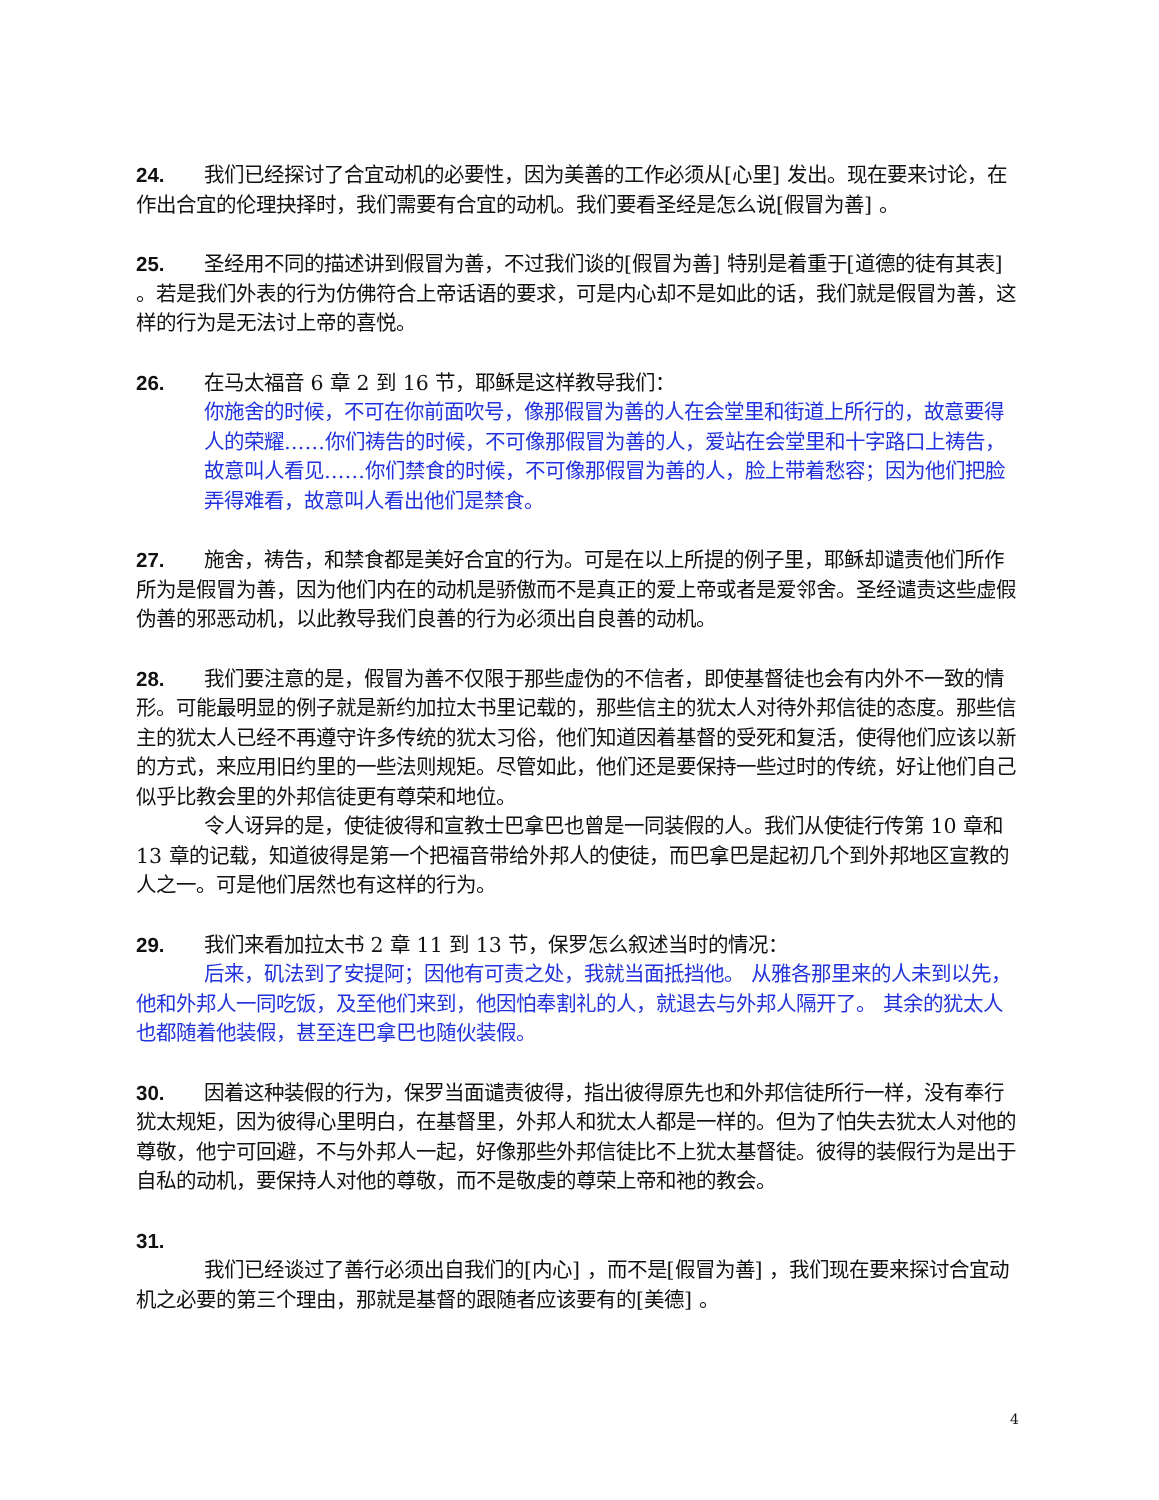24. 我们已经探讨了合宜动机的必要性，因为美善的工作必须从[心里] 发出。现在要来讨论，在作出合宜的伦理抉择时，我们需要有合宜的动机。我们要看圣经是怎么说[假冒为善] 。
25. 圣经用不同的描述讲到假冒为善，不过我们谈的[假冒为善] 特别是着重于[道德的徒有其表] 。若是我们外表的行为仿佛符合上帝话语的要求，可是内心却不是如此的话，我们就是假冒为善，这样的行为是无法讨上帝的喜悦。
26. 在马太福音 6 章 2 到 16 节，耶稣是这样教导我们：
你施舍的时候，不可在你前面吹号，像那假冒为善的人在会堂里和街道上所行的，故意要得人的荣耀……你们祷告的时候，不可像那假冒为善的人，爱站在会堂里和十字路口上祷告，故意叫人看见……你们禁食的时候，不可像那假冒为善的人，脸上带着愁容；因为他们把脸弄得难看，故意叫人看出他们是禁食。
27. 施舍，祷告，和禁食都是美好合宜的行为。可是在以上所提的例子里，耶稣却谴责他们所作所为是假冒为善，因为他们内在的动机是骄傲而不是真正的爱上帝或者是爱邻舍。圣经谴责这些虚假伪善的邪恶动机，以此教导我们良善的行为必须出自良善的动机。
28. 我们要注意的是，假冒为善不仅限于那些虚伪的不信者，即使基督徒也会有内外不一致的情形。可能最明显的例子就是新约加拉太书里记载的，那些信主的犹太人对待外邦信徒的态度。那些信主的犹太人已经不再遵守许多传统的犹太习俗，他们知道因着基督的受死和复活，使得他们应该以新的方式，来应用旧约里的一些法则规矩。尽管如此，他们还是要保持一些过时的传统，好让他们自己似乎比教会里的外邦信徒更有尊荣和地位。
令人讶异的是，使徒彼得和宣教士巴拿巴也曾是一同装假的人。我们从使徒行传第 10 章和 13 章的记载，知道彼得是第一个把福音带给外邦人的使徒，而巴拿巴是起初几个到外邦地区宣教的人之一。可是他们居然也有这样的行为。
29. 我们来看加拉太书 2 章 11 到 13 节，保罗怎么叙述当时的情况：
后来，矶法到了安提阿；因他有可责之处，我就当面抵挡他。 从雅各那里来的人未到以先，他和外邦人一同吃饭，及至他们来到，他因怕奉割礼的人，就退去与外邦人隔开了。 其余的犹太人也都随着他装假，甚至连巴拿巴也随伙装假。
30. 因着这种装假的行为，保罗当面谴责彼得，指出彼得原先也和外邦信徒所行一样，没有奉行犹太规矩，因为彼得心里明白，在基督里，外邦人和犹太人都是一样的。但为了怕失去犹太人对他的尊敬，他宁可回避，不与外邦人一起，好像那些外邦信徒比不上犹太基督徒。彼得的装假行为是出于自私的动机，要保持人对他的尊敬，而不是敬虔的尊荣上帝和祂的教会。
31.
我们已经谈过了善行必须出自我们的[内心] ，而不是[假冒为善] ，我们现在要来探讨合宜动机之必要的第三个理由，那就是基督的跟随者应该要有的[美德] 。
4